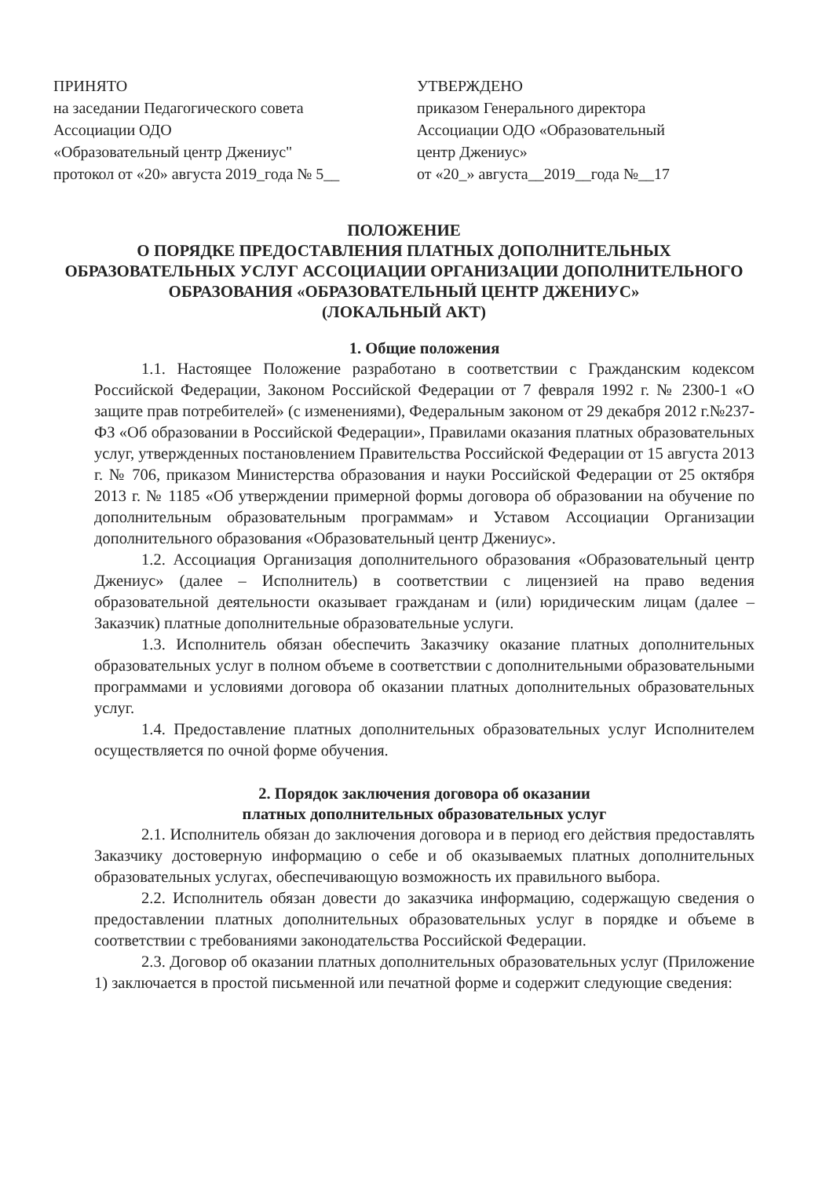ПРИНЯТО
на заседании Педагогического совета
Ассоциации ОДО
«Образовательный центр Джениус"
протокол от «20» августа 2019_года № 5__
УТВЕРЖДЕНО
приказом Генерального директора
Ассоциации ОДО «Образовательный
центр Джениус»
от «20_» августа__2019__года №__17
ПОЛОЖЕНИЕ
О ПОРЯДКЕ ПРЕДОСТАВЛЕНИЯ ПЛАТНЫХ ДОПОЛНИТЕЛЬНЫХ ОБРАЗОВАТЕЛЬНЫХ УСЛУГ АССОЦИАЦИИ ОРГАНИЗАЦИИ ДОПОЛНИТЕЛЬНОГО ОБРАЗОВАНИЯ «ОБРАЗОВАТЕЛЬНЫЙ ЦЕНТР ДЖЕНИУС»
(ЛОКАЛЬНЫЙ АКТ)
1. Общие положения
1.1. Настоящее Положение разработано в соответствии с Гражданским кодексом Российской Федерации, Законом Российской Федерации от 7 февраля 1992 г. № 2300-1 «О защите прав потребителей» (с изменениями), Федеральным законом от 29 декабря 2012 г.№237-ФЗ «Об образовании в Российской Федерации», Правилами оказания платных образовательных услуг, утвержденных постановлением Правительства Российской Федерации от 15 августа 2013 г. № 706, приказом Министерства образования и науки Российской Федерации от 25 октября 2013 г. № 1185 «Об утверждении примерной формы договора об образовании на обучение по дополнительным образовательным программам» и Уставом Ассоциации Организации дополнительного образования «Образовательный центр Джениус».
1.2. Ассоциация Организация дополнительного образования «Образовательный центр Джениус» (далее – Исполнитель) в соответствии с лицензией на право ведения образовательной деятельности оказывает гражданам и (или) юридическим лицам (далее – Заказчик) платные дополнительные образовательные услуги.
1.3. Исполнитель обязан обеспечить Заказчику оказание платных дополнительных образовательных услуг в полном объеме в соответствии с дополнительными образовательными программами и условиями договора об оказании платных дополнительных образовательных услуг.
1.4. Предоставление платных дополнительных образовательных услуг Исполнителем осуществляется по очной форме обучения.
2. Порядок заключения договора об оказании
платных дополнительных образовательных услуг
2.1. Исполнитель обязан до заключения договора и в период его действия предоставлять Заказчику достоверную информацию о себе и об оказываемых платных дополнительных образовательных услугах, обеспечивающую возможность их правильного выбора.
2.2. Исполнитель обязан довести до заказчика информацию, содержащую сведения о предоставлении платных дополнительных образовательных услуг в порядке и объеме в соответствии с требованиями законодательства Российской Федерации.
2.3. Договор об оказании платных дополнительных образовательных услуг (Приложение 1) заключается в простой письменной или печатной форме и содержит следующие сведения: